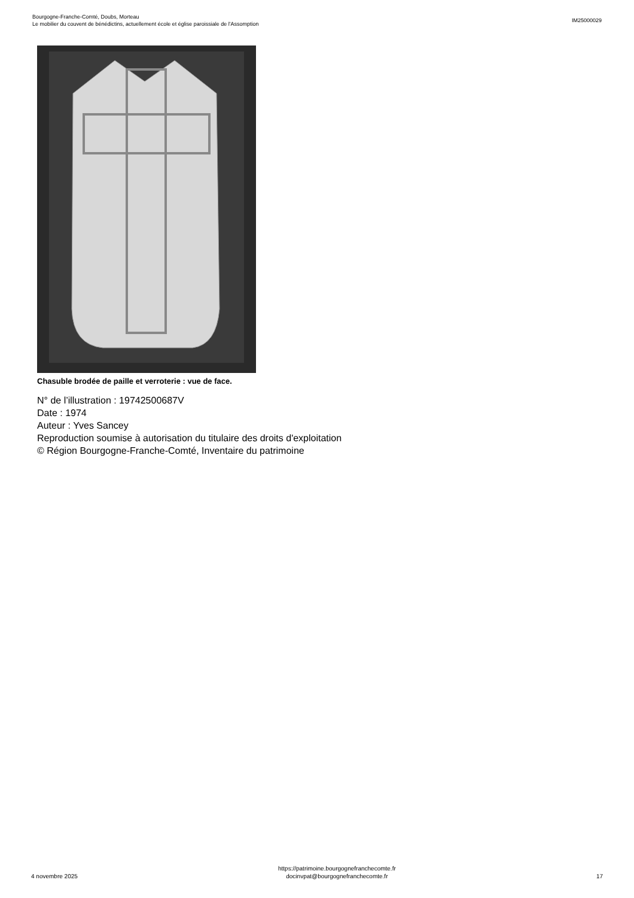Bourgogne-Franche-Comté, Doubs, Morteau
Le mobilier du couvent de bénédictins, actuellement école et église paroissiale de l'Assomption
IM25000029
Chasuble brodée de paille et verroterie : vue de face.
N° de l’illustration : 19742500687V
Date : 1974
Auteur : Yves Sancey
Reproduction soumise à autorisation du titulaire des droits d'exploitation
© Région Bourgogne-Franche-Comté, Inventaire du patrimoine
4 novembre 2025
https://patrimoine.bourgognefranchecomte.fr
docinvpat@bourgognefranchecomte.fr
17